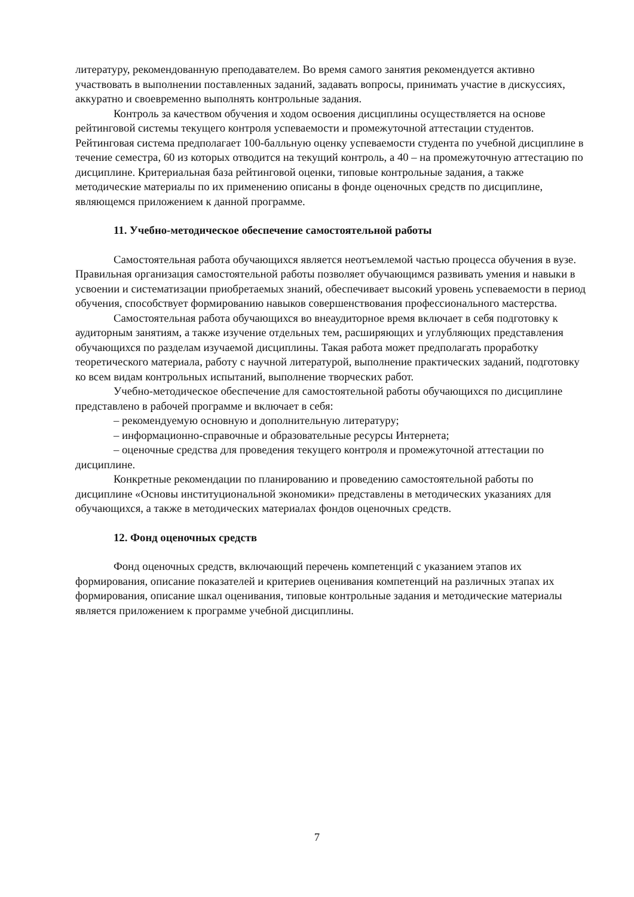литературу, рекомендованную преподавателем. Во время самого занятия рекомендуется активно участвовать в выполнении поставленных заданий, задавать вопросы, принимать участие в дискуссиях, аккуратно и своевременно выполнять контрольные задания.
Контроль за качеством обучения и ходом освоения дисциплины осуществляется на основе рейтинговой системы текущего контроля успеваемости и промежуточной аттестации студентов. Рейтинговая система предполагает 100-балльную оценку успеваемости студента по учебной дисциплине в течение семестра, 60 из которых отводится на текущий контроль, а 40 – на промежуточную аттестацию по дисциплине. Критериальная база рейтинговой оценки, типовые контрольные задания, а также методические материалы по их применению описаны в фонде оценочных средств по дисциплине, являющемся приложением к данной программе.
11. Учебно-методическое обеспечение самостоятельной работы
Самостоятельная работа обучающихся является неотъемлемой частью процесса обучения в вузе. Правильная организация самостоятельной работы позволяет обучающимся развивать умения и навыки в усвоении и систематизации приобретаемых знаний, обеспечивает высокий уровень успеваемости в период обучения, способствует формированию навыков совершенствования профессионального мастерства.
Самостоятельная работа обучающихся во внеаудиторное время включает в себя подготовку к аудиторным занятиям, а также изучение отдельных тем, расширяющих и углубляющих представления обучающихся по разделам изучаемой дисциплины. Такая работа может предполагать проработку теоретического материала, работу с научной литературой, выполнение практических заданий, подготовку ко всем видам контрольных испытаний, выполнение творческих работ.
Учебно-методическое обеспечение для самостоятельной работы обучающихся по дисциплине представлено в рабочей программе и включает в себя:
– рекомендуемую основную и дополнительную литературу;
– информационно-справочные и образовательные ресурсы Интернета;
– оценочные средства для проведения текущего контроля и промежуточной аттестации по дисциплине.
Конкретные рекомендации по планированию и проведению самостоятельной работы по дисциплине «Основы институциональной экономики» представлены в методических указаниях для обучающихся, а также в методических материалах фондов оценочных средств.
12. Фонд оценочных средств
Фонд оценочных средств, включающий перечень компетенций с указанием этапов их формирования, описание показателей и критериев оценивания компетенций на различных этапах их формирования, описание шкал оценивания, типовые контрольные задания и методические материалы является приложением к программе учебной дисциплины.
7